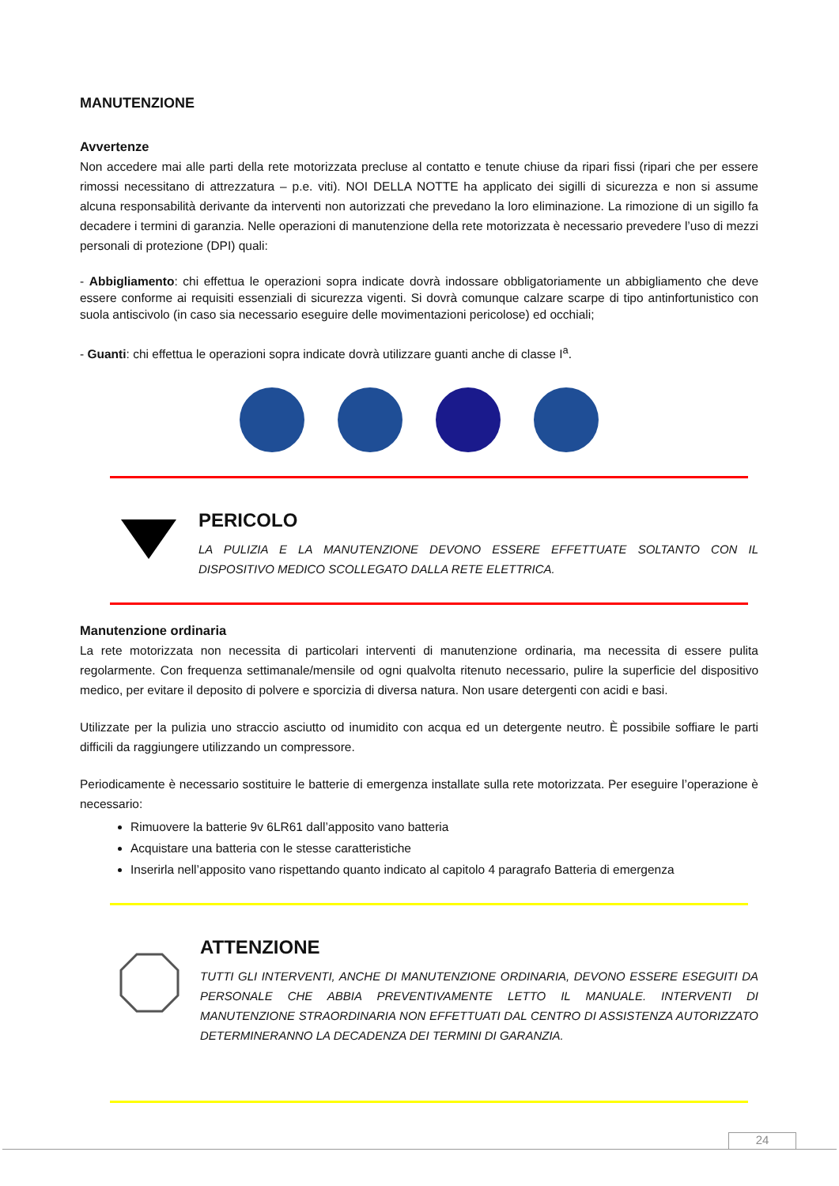MANUTENZIONE
Avvertenze
Non accedere mai alle parti della rete motorizzata precluse al contatto e tenute chiuse da ripari fissi (ripari che per essere rimossi necessitano di attrezzatura – p.e. viti). NOI DELLA NOTTE ha applicato dei sigilli di sicurezza e non si assume alcuna responsabilità derivante da interventi non autorizzati che prevedano la loro eliminazione. La rimozione di un sigillo fa decadere i termini di garanzia. Nelle operazioni di manutenzione della rete motorizzata è necessario prevedere l’uso di mezzi personali di protezione (DPI) quali:
- Abbigliamento: chi effettua le operazioni sopra indicate dovrà indossare obbligatoriamente un abbigliamento che deve essere conforme ai requisiti essenziali di sicurezza vigenti. Si dovrà comunque calzare scarpe di tipo antinfortunistico con suola antiscivolo (in caso sia necessario eseguire delle movimentazioni pericolose) ed occhiali;
- Guanti: chi effettua le operazioni sopra indicate dovrà utilizzare guanti anche di classe I<sup>a</sup>.
PERICOLO
LA PULIZIA E LA MANUTENZIONE DEVONO ESSERE EFFETTUATE SOLTANTO CON IL DISPOSITIVO MEDICO SCOLLEGATO DALLA RETE ELETTRICA.
Manutenzione ordinaria
La rete motorizzata non necessita di particolari interventi di manutenzione ordinaria, ma necessita di essere pulita regolarmente. Con frequenza settimanale/mensile od ogni qualvolta ritenuto necessario, pulire la superficie del dispositivo medico, per evitare il deposito di polvere e sporcizia di diversa natura. Non usare detergenti con acidi e basi.
Utilizzate per la pulizia uno straccio asciutto od inumidito con acqua ed un detergente neutro. È possibile soffiare le parti difficili da raggiungere utilizzando un compressore.
Periodicamente è necessario sostituire le batterie di emergenza installate sulla rete motorizzata. Per eseguire l’operazione è necessario:
Rimuovere la batterie 9v 6LR61 dall’apposito vano batteria
Acquistare una batteria con le stesse caratteristiche
Inserirla nell’apposito vano rispettando quanto indicato al capitolo 4 paragrafo Batteria di emergenza
ATTENZIONE
TUTTI GLI INTERVENTI, ANCHE DI MANUTENZIONE ORDINARIA, DEVONO ESSERE ESEGUITI DA PERSONALE CHE ABBIA PREVENTIVAMENTE LETTO IL MANUALE. INTERVENTI DI MANUTENZIONE STRAORDINARIA NON EFFETTUATI DAL CENTRO DI ASSISTENZA AUTORIZZATO DETERMINERANNO LA DECADENZA DEI TERMINI DI GARANZIA.
24